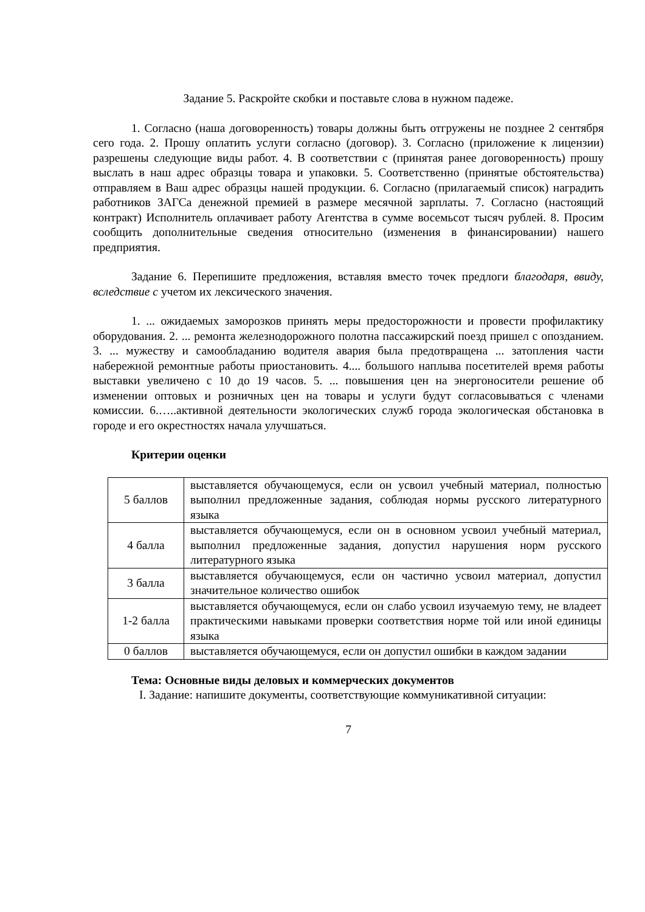Задание 5. Раскройте скобки и поставьте слова в нужном падеже.
1. Согласно (наша договоренность) товары должны быть отгружены не позднее 2 сентября сего года. 2. Прошу оплатить услуги согласно (договор). 3. Согласно (приложение к лицензии) разрешены следующие виды работ. 4. В соответствии с (принятая ранее договоренность) прошу выслать в наш адрес образцы товара и упаковки. 5. Соответственно (принятые обстоятельства) отправляем в Ваш адрес образцы нашей продукции. 6. Согласно (прилагаемый список) наградить работников ЗАГСа денежной премией в размере месячной зарплаты. 7. Согласно (настоящий контракт) Исполнитель оплачивает работу Агентства в сумме восемьсот тысяч рублей. 8. Просим сообщить дополнительные сведения относительно (изменения в финансировании) нашего предприятия.
Задание 6. Перепишите предложения, вставляя вместо точек предлоги благодаря, ввиду, вследствие с учетом их лексического значения.
1. ... ожидаемых заморозков принять меры предосторожности и провести профилактику оборудования. 2. ... ремонта железнодорожного полотна пассажирский поезд пришел с опозданием. 3. ... мужеству и самообладанию водителя авария была предотвращена ... затопления части набережной ремонтные работы приостановить. 4.... большого наплыва посетителей время работы выставки увеличено с 10 до 19 часов. 5. ... повышения цен на энергоносители решение об изменении оптовых и розничных цен на товары и услуги будут согласовываться с членами комиссии. 6.…..активной деятельности экологических служб города экологическая обстановка в городе и его окрестностях начала улучшаться.
Критерии оценки
| 5 баллов | выставляется обучающемуся, если он усвоил учебный материал, полностью выполнил предложенные задания, соблюдая нормы русского литературного языка |
| 4 балла | выставляется обучающемуся, если он в основном усвоил учебный материал, выполнил предложенные задания, допустил нарушения норм русского литературного языка |
| 3 балла | выставляется обучающемуся, если он частично усвоил материал, допустил значительное количество ошибок |
| 1-2 балла | выставляется обучающемуся, если он слабо усвоил изучаемую тему, не владеет практическими навыками проверки соответствия норме той или иной единицы языка |
| 0 баллов | выставляется обучающемуся, если он допустил ошибки в каждом задании |
Тема: Основные виды деловых и коммерческих документов
I. Задание: напишите документы, соответствующие коммуникативной ситуации:
7